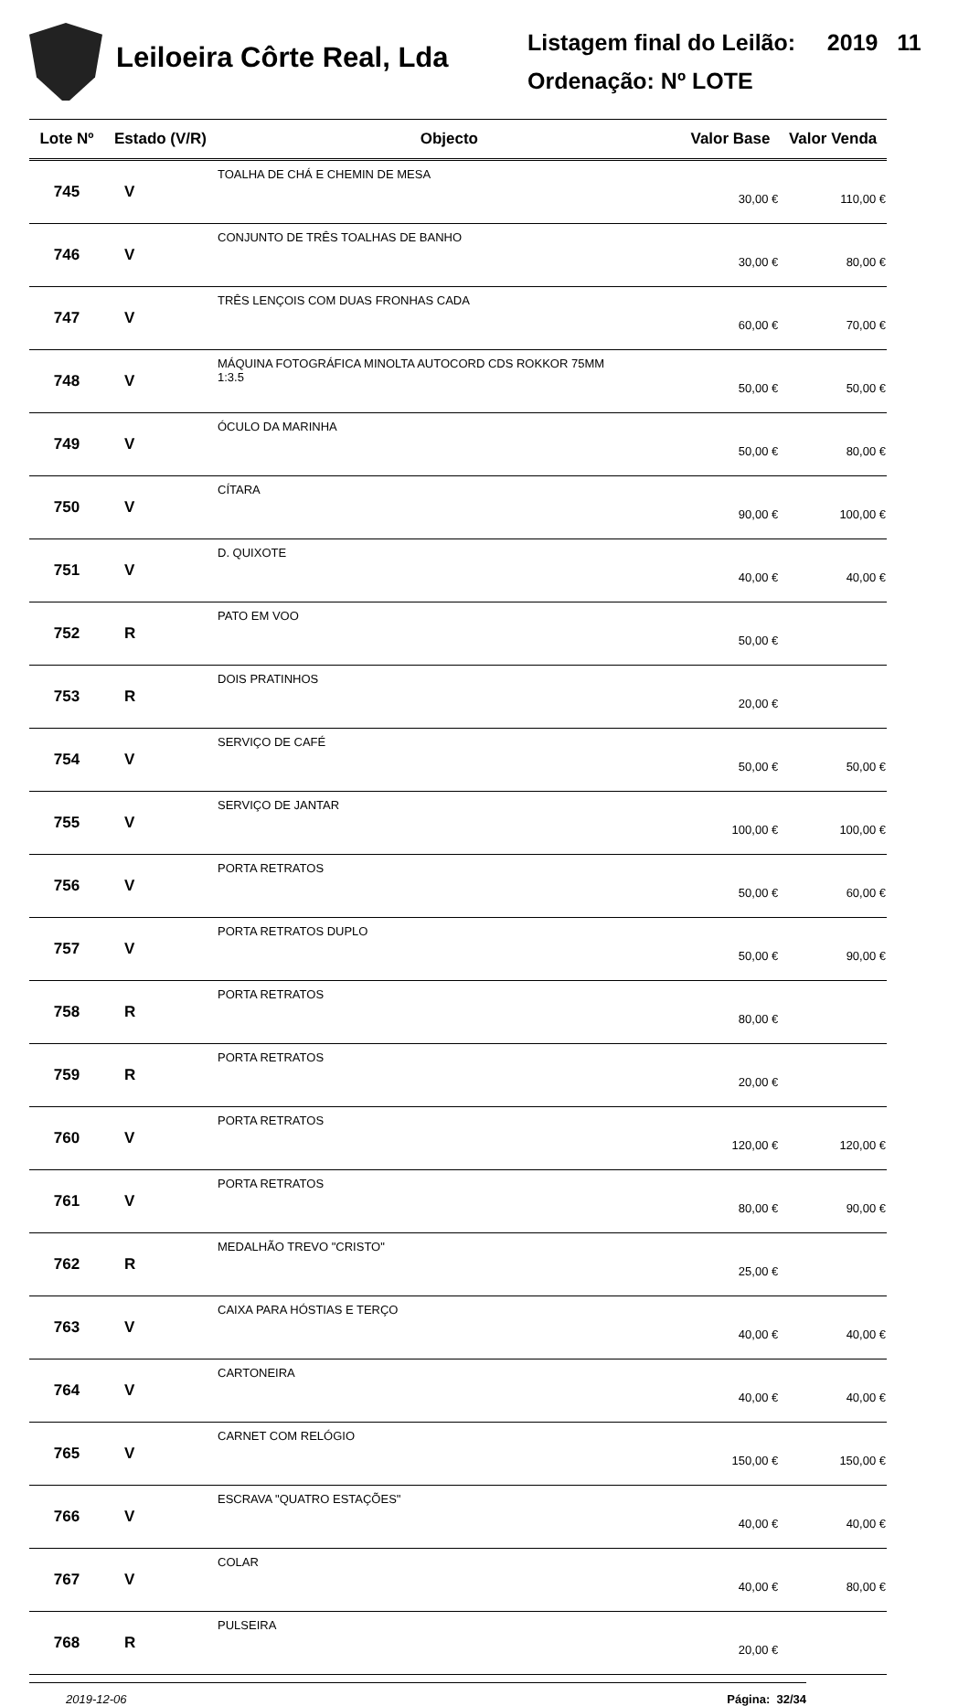Leiloeira Côrte Real, Lda
Listagem final do Leilão: 2019 11
Ordenação: Nº LOTE
| Lote Nº | Estado (V/R) | Objecto | Valor Base | Valor Venda |
| --- | --- | --- | --- | --- |
| 745 | V | TOALHA DE CHÁ E CHEMIN DE MESA | 30,00 € | 110,00 € |
| 746 | V | CONJUNTO DE TRÊS TOALHAS DE BANHO | 30,00 € | 80,00 € |
| 747 | V | TRÊS LENÇOIS COM DUAS FRONHAS CADA | 60,00 € | 70,00 € |
| 748 | V | MÁQUINA FOTOGRÁFICA MINOLTA AUTOCORD CDS ROKKOR 75MM 1:3.5 | 50,00 € | 50,00 € |
| 749 | V | ÓCULO DA MARINHA | 50,00 € | 80,00 € |
| 750 | V | CÍTARA | 90,00 € | 100,00 € |
| 751 | V | D. QUIXOTE | 40,00 € | 40,00 € |
| 752 | R | PATO EM VOO | 50,00 € | |
| 753 | R | DOIS PRATINHOS | 20,00 € | |
| 754 | V | SERVIÇO DE CAFÉ | 50,00 € | 50,00 € |
| 755 | V | SERVIÇO DE JANTAR | 100,00 € | 100,00 € |
| 756 | V | PORTA RETRATOS | 50,00 € | 60,00 € |
| 757 | V | PORTA RETRATOS DUPLO | 50,00 € | 90,00 € |
| 758 | R | PORTA RETRATOS | 80,00 € | |
| 759 | R | PORTA RETRATOS | 20,00 € | |
| 760 | V | PORTA RETRATOS | 120,00 € | 120,00 € |
| 761 | V | PORTA RETRATOS | 80,00 € | 90,00 € |
| 762 | R | MEDALHÃO TREVO "CRISTO" | 25,00 € | |
| 763 | V | CAIXA PARA HÓSTIAS E TERÇO | 40,00 € | 40,00 € |
| 764 | V | CARTONEIRA | 40,00 € | 40,00 € |
| 765 | V | CARNET COM RELÓGIO | 150,00 € | 150,00 € |
| 766 | V | ESCRAVA "QUATRO ESTAÇÕES" | 40,00 € | 40,00 € |
| 767 | V | COLAR | 40,00 € | 80,00 € |
| 768 | R | PULSEIRA | 20,00 € | |
2019-12-06 Página: 32/34